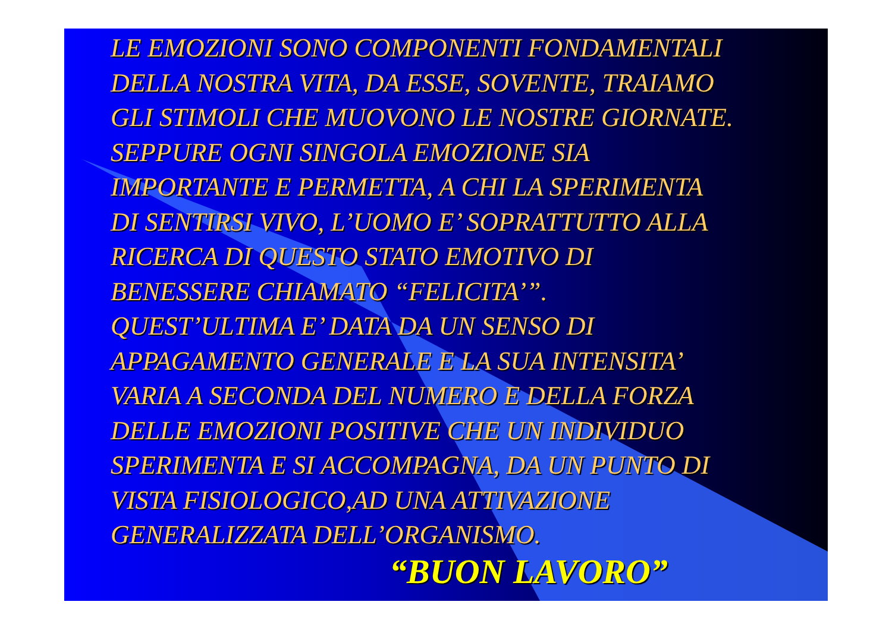LE EMOZIONI SONO COMPONENTI FONDAMENTALI
DELLA NOSTRA VITA, DA ESSE, SOVENTE, TRAIAMO
GLI STIMOLI CHE MUOVONO LE NOSTRE GIORNATE.
SEPPURE OGNI SINGOLA EMOZIONE SIA
IMPORTANTE E PERMETTA, A CHI LA SPERIMENTA
DI SENTIRSI VIVO, L’UOMO E’ SOPRATTUTTO ALLA
RICERCA DI QUESTO STATO EMOTIVO DI
BENESSERE CHIAMATO “FELICITA’”.
QUEST’ULTIMA E’ DATA DA UN SENSO DI
APPAGAMENTO GENERALE E LA SUA INTENSITA’
VARIA A SECONDA DEL NUMERO E DELLA FORZA
DELLE EMOZIONI POSITIVE CHE UN INDIVIDUO
SPERIMENTA E SI ACCOMPAGNA, DA UN PUNTO DI
VISTA FISIOLOGICO,AD UNA ATTIVAZIONE
GENERALIZZATA DELL’ORGANISMO.
“BUON LAVORO”